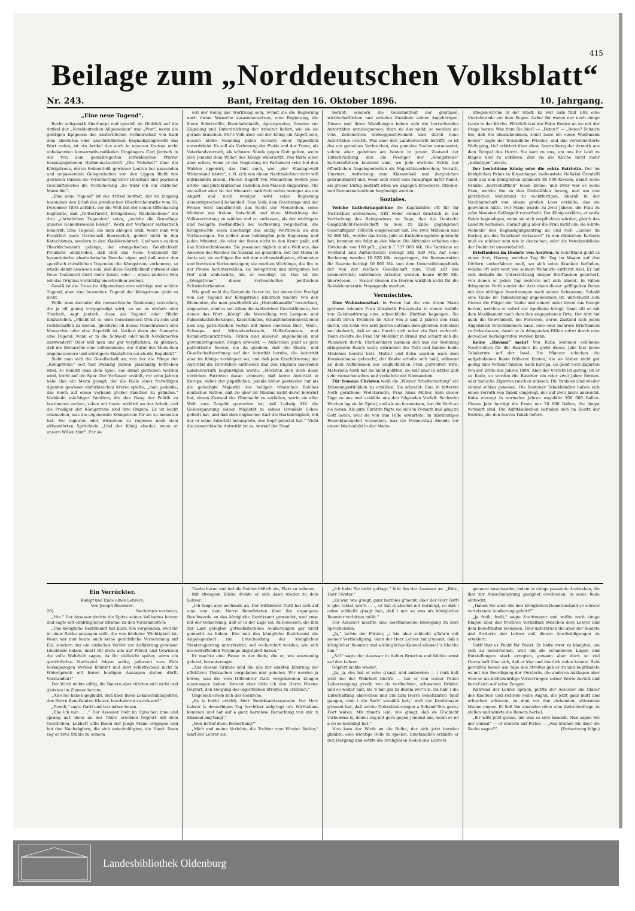415
Beilage zum „Norddeutschen Volksblatt“
Nr. 243. Bant, Freitag den 16. Oktober 1896. 10. Jahrgang.
„Eine neue Tugend“.
Recht zeitgemäß überhaupt und speziell im Hinblick auf die Artikel der „Norddeutschen Allgemeinen“ und „Post“, worin die geistigen Epigonen des unsterblichen Hofmarschall von Kalb dem absoluten oder absolutistischen Begnadigungsrecht das Wort reden, ist ein Artikel des auch in unseren Kreisen nicht unbekannten konservativ-radikalen Eingängers Carl Jentsch in der von dem gemaßregelten schwäbischen Pfarrer herausgegebenen Halbmonatsschrift „Die Wahrheit“ über die Königstreue, deren Bekenntniß gewissen Leuten bei passenden und unpassenden Gelegenheiten von den Lippen fließt wie gewissen Damen die Versicherung ihrer Unschuld und gewissen Geschäftsleuten die Versicherung „So wahr ich ein ehrlicher Mann bin“.
„Eine neue Tugend“ ist der Artikel betitelt, der im Eingang besonders den Erlaß des preußischen Oberkirchenraths vom 16. Dezember 1895 anführt, der die Welt mit der neuen Offenbarung beglückte, daß „Gottesfurcht, Königstreue, Nächstenliebe“ die drei „christlichen Tugenden“ seien, „welche die Grundlage unseres Gemeinwesens bilden“. Wozu der Verfasser sarkastisch bemerkt: Eine Tugend, die man ablegen muß, wenn man von Frankfurt nach Darmstadt übersiedelt, gehört nicht in den Katechismus, sondern in den Kladderadatsch. Und wenn es dem Oberkirchenrath gelänge, der evangelischen Geistlichkeit Preußens einzureden, daß sich das Neue Testament für byzantinische absolutistische Zwecke eigne und daß unter den spezifisch christlichen Tugenden die Königstreue vorkomme, so würde damit bewiesen sein, daß diese Geistlichkeit entweder das Neue Testament nicht mehr kennt, oder — etwas anderes (wie wir das Original vorsichtig umschreiben wollen).
Gewiß ist die Treue im Allgemeinen eine wichtige und schöne Tugend, aber eine besondere Tugend der Königstreue giebt es nicht.
Wolle man darunter die monarchische Gesinnung verstehen, die ja oft genug vorgepredigt wird, so sei es einfach eine Thorheit, sagt Jentsch, diese als Tugend oder Pflicht hinzustellen. „Pflicht ist es, dem Gemeinwesen treu zu sein und rechtschaffen zu dienen, gleichviel ob dieses Gemeinwesen eine Monarchie oder eine Republik ist. Verliert denn der Deutsche eine Tugend, wenn er in die Schweiz oder nach Nordamerika auswandert? Oder will man uns gar verpflichten, zu glauben, daß die Monarchie eine vollkommene, der Natur des Menschen angemessenere und würdigere Staatsform sei als die Republik?“
Sieht man sich die Gesellschaft an, von der die Pflege der „Königstreue“ seit fast zwanzig Jahren planmäßig betrieben wird, so kommt man dem Spiel, das damit getrieben werden wird, leicht auf die Spur. Der Verfasser erzählt, vor zehn Jahren habe ihm ein Mann gesagt, der die Rolle eines freiwilligen Agenten gewisser einflußreichen Kreise spielte, „man gedenke, das Reich auf einen Verband großer Familien zu gründen.“ Verbände mächtiger Familien, die den Gang der Politik zu bestimmen suchen, sehen wir heute wirklich an der Arbeit, und die Prediger der Königstreue sind ihre Organe. Es ist leicht einzusehen, was die sogenannte Königstreue für sie zu bedeuten hat. Sie regieren oder wünschen zu regieren nach dem altbewährten Sprüchlein „Und der König absolut, wenn er unsern Willen thut“. Für sie
soll der König das Werkzeug sein, womit sie die Regierung nach ihrem Wunsche zusammensetzen, eine Regierung, die ihnen Schutzzölle, Eisenbahntarife, Agrargesetze, Gesetze zur Zügelung und Unterdrückung der Arbeiter liefert, wie sie sie gerade brauchen. Für's Volk aber soll der König ein Abgott sein, dessen bloße Nennung jeden Versuch einer Opposition unterdrückt. Es soll als Verletzung der Pietät und der Treue, als Vaterlandsverrath, als schwere Sünde gegen Gott gelten, wenn sich Jemand dem Willen des Königs widersetzt. Das thäte einer aber schon, wenn er der Regierung im Parlament oder bei den Wahlen opponirt, das thut auch, wer „der Staatsgewalt Widerstand leistet“, z. B. sich von einem Nachtwächter nicht will mißhandeln lassen. Diesen Begriff von Monarchen wollen jene aristo- und plutokratischen Familien den Massen suggeriren. Für sie selber aber ist der Monarch natürlich nichts weniger als ein Abgott und noch weniger wird seine Regierung dementsprechend behandelt. Dem Volk, dem Reichstage und der Presse wird unaufhörlich das Recht der Monarchen, seine Minister aus freiem Entschluß und ohne Mitwirkung der Volksvertretung zu wählen und zu entlassen, als der wichtigste und heiligste Bestandtheil der Verfassung vorgehalten, die Königsrechte seien überhaupt das einzig Werthvolle an den Verfassungen. Sie selber aber bekämpfen jede Regierung und jeden Minister, die oder der ihnen nicht in den Kram paßt, auf das Rücksichtsloseste. Sie posaunen täglich in alle Welt aus, das Ansehen des Reiches im Ausland sei gesunken, seit der Mann im Amte sei; sie verfolgen ihn mit den nichtswürdigsten, dümmsten und frechsten Verleumdungen; sie miethen Wichlinge, die ihn in der Presse herunterreißen; sie konspiriren und intriguiren bei Hof und anderwärts, bis er beseitigt ist. Das ist die „Königstreue“ dieser verheuchelten politischen Schwindlerbanden.
Wie groß wohl die Gemeinde Derer ist, bei denen ihre Predigt von der Tugend der Königstreue Eindruck macht? Von den Elementen, die man gewöhnlich als „Hurrahkanaille“ bezeichnet, abgesehen, sind es vor Allem die zahlreichen Geschäftsleute, bei denen das Wort „König“ die Vorstellung von Lampen- und Fahnentuchlieferungen, Kaiserbüsten, Schaufensterdekorationen und sog. patriotischen Festen mit ihrem enormen Bier-, Wein-, Schnaps- und Würstelverbrauch, Hoflieferanten- und Kommerzienrathtiteln, Orden und anderen angenehmen und gewinnbringenden Dingen erweckt. — Außerdem giebt es gute patriotische Seelen, die da glauben, daß die Staats- und Gesellschaftsordnung auf der Autorität beruhe, die Autorität aber im Könige verkörpert sei, und daß jede Erschütterung der Autorität die Revolution entfesseln und den ringsum lauernden Landesverrath begünstigen werde. „Möchten sich doch diese ehrlichen Patrioten daran erinnern, daß keine Autorität in Europa, außer der päpstlichen, jemals höher gestanden hat als die geheiligte Majestät des heiligen römischen Reiches deutscher Nation, daß sie aber ihr Nimbus nicht davor bewahrt hat, einem Zustand der Ohnmacht zu verfallen, worin sie aller Welt zum Gespött geworden ist; daß Ludwig XIV. die Ueberspannung seiner Majestät in seines Urenkels Sohne gebüßt hat, und daß dem englischen Karl die Hartnäckigkeit, mit der er seine Autorität behauptete, den Kopf gekostet hat.“ Nicht die monarchische Autorität ist es, worauf der Staat
beruht, sondern die Gesammtheit der geistigen, wirthschaftlichen und sozialen Zustände seiner Angehörigen. Diesen und ihren Wandlungen haben sich die herrschenden Autoritäten anzubequemen; thun sie das nicht, so werden sie vom Zeitenstrom hinweggeschwemmt und durch neue Autoritäten ersetzt. Was aber den Landesverrath betrifft, so ist das ein gemeines Verbrechen, das gemeine Seelen voraussetzt; solche aber gedeihen am besten in jenem Zustand der Unterdrückung, den die Prediger der „Königstreue“ herbeizuführen bestrebt sind, wo jede ehrliche Kritik der öffentlichen Angelegenheiten als Majestätsverbrechen, Verrath, Umsturz, Aufreizung zum Klassenhaß und dergleichen gebrandmarkt und, wenn sich sonst kein Paragraph dafür findet, als grober Unfug bestraft wird; wo dagegen Kriecherei, Streber- und Denunziantenthum begünstigt werden.
Soziales.
Welche Entbehrungslöhne die Kapitalisten oft für ihr Nichtsthun einheimsen, tritt wider einmal drastisch in der Vertheilung des Reingewinns zu Tage, den die Deutsche Gasglühlicht-Gesellschaft in dem zu Ende gegangenen Geschäftsjahr 1895/96 eingeheimst hat. Die zwei Millionen und 52 466 Mk., welche das letzte Jahr an Entbehrungslohn gebracht hat, kommen wie folgt an den Mann: Die Aktionäre erhalten eine Dividende von 100 pCt., gleich 1 737 000 Mk. Die Tantième an Vorstand und Aufsichtsrath beträgt 282 839 Mk. Auf neue Rechnung werden 16 626 Mk. vorgetragen, die Remuneration für Beamte beträgt 10 000 Mk. und dem Unterstützungsfonds der von der reichen Gesellschaft zum Theil auf das jammervollste entlohnten Arbeiter werden baare 6000 Mk. überwiesen. — Besser können die Herren wirklich nicht für die Sozialdemokratie Propaganda machen.
Vermischtes.
Eine Wahnsinnsthat. In Posen hat die von ihrem Mann getrennt lebende Frau Elisabeth Pruszynska in einem Anfalle von Geistesstörung eine schreckliche Blutthat begangen. Sie schnitt ihren Töchtern im Alter von 5 und 3 Jahren den Hals durch, ein Sohn von acht Jahren entrann dem gleichen Schicksal nur dadurch, daß er aus Furcht sich unter ein Bett verkroch. Dann steckte die Frau ihr Mobiliar in Brand und schnitt sich die Pulsadern durch. Flurnachbarn nahmen den aus der Wohnung dringenden Rauch wahr, erbrachen die Thür und fanden beide Mädchen bereits todt. Mutter und Sohn wurden nach dem Krankenhause gebracht; der Knabe erholte sich bald, während an dem Aufkommen der unglücklichen Frau gezweifelt wird. Materielle Noth hat sie nicht gelitten, sie war aber in letzter Zeit sehr menschenscheu und verkehrte mit Niemandem.
Für fromme Christen weiß die „Wiener Arbeiterzeitung“ ein Erbauungsstücklein zu erzählen. Sie schreibt: Eine in bitterste Noth gerathene Proletarierin, Frau Anna Müller, kam dieser Tage zu uns und erzählte uns den folgenden Vorfall: Sechzehn Wochen lag sie im Spital, und als sie herauskam, trat die Noth an sie heran. Als gute Christin fügte sie sich in Demuth und ging zu Gott beten, weil sie von ihm Hilfe erwartete. In inbrünstiges Rosenkranzgebet versunken, war sie Donnerstag Abends vor einem Marienbild in der Maria-
Stiegen-Kirche in der Stadt. Es war halb fünf Uhr, eine Viertelstunde vor dem Segen. Außer ihr waren nur noch einige Leute in der Kirche. Plötzlich trat der Pater Rektor an sie mit der Frage heran: Was thun Sie hier? — „Beten!“ — „Beten? Schau'n Sie, daß Sie hinauskommen, sonst lasse ich einen Wachmann holen!“ sagte der freundliche Priester, und das verschüchterte Weib ging, tief erbittert über diese Austreibung der Armuth aus dem Tempel des Herrn. Sie kam zu uns, um uns ihr Leid zu klagen und zu erklären, daß sie die Kirche nicht mehr „belästigen“ werde.
Der bestohlene König oder die echte Patriotin. Der im königlichen Palais in Kopenhagen bedienstete Hoflakai Orenböll stahl aus den königlichen Zimmern 80 000 Kronen, damit seine Familie „herrschaftlich“ leben könne; und zwar war es seine Frau, welche ihn zu den Diebstählen bewog, und um den plötzlichen Wohlstand zu rechtfertigen, überall in der Nachbarschaft von einem großen Loos erzählte, das sie gewonnen hätte. Der Mann wurde zu zwei Jahren, die Frau zu zehn Monaten Gefängniß verurtheilt. Der König erklärte, er wolle Beide begnadigen, wenn sie sich verpflichten würden, gleich das Land zu verlassen. Darauf ging aber die Frau nicht ein; sie lehnte vielmehr den Begnadigungsantrag ab und rief: „Lieber im Kerker, als das Vaterland verlassen!“ In den dänischen Kerkern muß es schöner sein wie in deutschen, oder die Vaterlandsliebe der Diebin ist unverwüstlich.
Brieftauben im Dienste von Aerzten. In Schottland giebt es einen Arzt, Harrey, welcher Tag für Tag im Wagen auf den Dörfern umherfahren muß, wo sich seine Kranken befinden, welche oft sehr weit von seinem Wohnorte entfernt sind. Er hat sich deshalb die Unterstützung einiger Brieftauben gesichert, von denen er jeden Tag mehrere mit sich nimmt. In Fällen dringender Noth sendet der Arzt einen dieser geflügelten Boten mit den nöthigen Anordnungen nach seiner Behausung. Sobald eine Taube im Taubenschlag angekommen ist, untersucht sein Diener die Flügel der Taube und nimmt unter ihnen das Rezept hervor, welches er sofort zur Apotheke bringt. Dann eilt er mit dem Medikament nach dem ihm angegebenen Orte. Der Arzt hat auch die Gewohnheit, bei Personen, deren Zustand sich jeden Augenblick verschlimmern kann, eine oder mehrere Brieftauben zurückzulassen, damit er in dringenden Fällen sofort durch eine derselben herbeigerufen werden kann.
Keine „Havana“ mehr! Von Kuba kommen schlimme Nachrichten für die Raucher. Es giebt dieses Jahr fast keine Tabakernte auf der Insel. Die Pflanzer schicken die aufgehobenen Reste früherer Ernten, die sie bisher nicht gut genug zum Verkauf fanden, nach Europa. Es giebt noch Zigarren von der Ernte des Jahres 1894. Aber der Vorrath ist gering. Ist er zu Ende, so werden die Raucher ein oder zwei Jahre Borneo- oder indische Zigarren rauchen müssen. Die Yankees sind wieder einmal schlau gewesen. Die Bostoner Tabakhändler haben sich einen Vorrath von Tabak eingelegt, der auf zwei Jahre ausreicht. Kuba erzeugt in normalen Jahren ungefähr 200 000 Ballen. Dieses Jahr beträgt die Ernte nur 20 000 Ballen, die längst verkauft sind. Die Aufständischen befinden sich im Besitz der Bezirke, die den besten Tabak liefern.
Ein Verrückter.
Kampf und Ende eines Lehrers.
Von Joseph Ruederer.
20] Nachdruck verboten.
„Hm.“ Der Assessor drehte die Spitze seines Vollbartes hervor und sagte mit eindringlicher Stimme zu den Versammelten:
„Das königliche Bezirksamt hat Euch Alle vorgeladen, weil ihr in einer Sache aussagen sollt, die von höchster Wichtigkeit ist. Wenn wir nun heute auch keine gerichtliche Vernehmung auf Eid, sondern nur ein einfaches Verhör zur Aufklärung gewisser Umstände haben, müßt Ihr doch alle auf Pflicht und Gewissen die volle Wahrheit sagen, da Ihr vielleicht später, wenn ein gerichtliches Nachspiel folgen sollte, jederzeit zum Eide herangezogen werden könntet und dort selbstredend nicht in Widerspruch mit Euren heutigen Aussagen stehen dürft. Verstanden?“
Der Wirth nickte eifrig, die Bauern aber rührten sich nicht und glotzten im Zimmer herum.
„Also Sie haben geglaubt, sich über Ihren Lokalschulinspektor, den Herrn Benefiziaten Kleiser, beschweren zu müssen?“
„Gewiß,“ sagte Gattl und trat näher heran.
„Ehe ich nun . . .“ Der Assessor hielt im Sprechen inne und sprang auf, denn an der Thüre erschien Göpfert mit dem Geistlichen. Lebhaft eilte Ihnen der junge Mann entgegen und bot den Nachzüglern, die sich entschuldigten, die Hand. Dann zog er zwei Stühle zu seinem
Tische heran und lud die Beiden höflich ein, Platz zu nehmen.
Mit strengem Blicke drehte er sich dann wieder zu dem Lehrer:
„Ich fange also nochmals an. Der Hilfslehrer Gattl hat sich auf eine von dem Herrn Benefiziaten über ihn ergangene Beschwerde an das königliche Bezirksamt gewendet, und zwar mit der Bemerkung, daß er in der Lage sei, zu beweisen, die ihm zur Last gelegten gotteslästernden Aeußerungen gar nicht gemacht zu haben. Ehe nun das königliche Bezirksamt die Angelegenheit zur Entscheidung der königlichen Staatsregierung unterbreitet, soll recherchirt werden, wie sich die betreffenden Vorgänge abgespielt haben.“
Er machte eine Pause in der Rede, die er, wie auswendig gelernt, heruntersagte.
„Aus diesem Grunde sind Sie alle zur exakten Eruirung der effektiven Thatsachen vorgeladen und gebeten. Wir werden ja hören, was die vom Hilfslehrer Gattl vorgeladenen Zeugen auszusagen haben. Vorerst aber bitte ich den Herrn Förster Göpfert, den Hergang des eigentlichen Streites zu erzählen.“
Ungelenk erhob sich der Gerufene.
„Es is leicht erzählt, Herr Bezirksamtsassessor. Der Herr Lehrer is denselbigen Tag furchtbar aufg'regt in's Wirthshaus kommen und hat auf a ganz harmlose Bemerkung von mir 'n Skandal ang'fangt.“
„Wen betraf diese Bemerkung?“
„Mich und meine Verlobte, die Tochter vom Förster Balder,“ warf der Lehrer ein.
„Ich habe Sie nicht gefragt,“ fuhr ihn der Assessor an. „Bitte, Herr Förster.“
„Es war, wie g'sagt, ganz harmlos g'meint, aber der Herr Gattl is glei rabiat wor'n . . ., er hat si absolut net beruhigt, so daß i eahm schließli g'sagt hab, daß i mir so was als königlicher Beamter verbitten müßt.“
Der Assessor machte eine beistimmende Bewegung zu dem Sprechenden.
„Ja,“ lachte der Förster, „i bin aber schlecht g'fahr'n mit meiner Vertheidigung, denn der Herr Lehrer hat g'moant, daß a königlicher Beamter und a königliches Kameel alleweil 's Gleiche san.“
„So?“ sagte der Assessor in tiefem Brustton und blickte ernst auf den Lehrer.
Göpfert lachte wieder.
„Ja, ja, des hat er scho g'sagt, und außerdem — i muß halt jetzt bei der Wahrheit bleib'n — hat er von seiner freien Ueberzeugung g'redt, von de verfluchten, schwarzen Brüder, und so weiter halt, bis 's mir gar zu dumm wor'n is. Da hab' i die Unterhaltung abbrochen und bin zum Herrn Benefiziaten 'nauf gangen, dem i die Sach' verzählt hab,' weil der Kreittmayer g'moant hat, daß solche Gotteslästerungen a Schand fürs ganze Dorf wären. Mir thuat's leid, wie g'sagt, daß de G'schicht vorkemma is, denn i sag net gern gegen Jemand aus, wenn er mi a no so beleidigt hat.“
Nun kam der Wirth an die Reihe, der sich jetzt berufen glaubte, eine wichtige Rolle zu spielen. Umständlich erzählte er den Hergang und setzte die irreligiösen Reden des Lehrers
genauer auseinander, indem er einige passende Arabesken, die ihm zur Ausschmückung geeignet erschienen, in seine Rede einflocht.
„Haben Sie auch die den königlichen Beamtenstand so schwer verletzende Aeußerung gehört?“
„Ja freili, freili,“ sagte Kreittmayer und wollte noch einige Klagen über das trostlose Verhältniß zwischen dem Lehrer und dem Benefiziaten loslassen. Hier unterbrach ihn aber der Beamte und forderte den Lehrer auf, diesen Anschuldigungen zu erwidern.
Gattl that es Punkt für Punkt. Er hatte zwar zu kämpfen, um sich zu beherrschen, weil ihn die schamlosen Lügen und Entstellungen stark erregten, gewann aber doch so viel Herrschaft über sich, daß er klar und deutlich reden konnte. Sein gereiztes Wesen am Tage des Streites gab er zu und begründete es mit der Beerdigung der Försterin, die anderen Anklagen aber wies er als nichtswürdige Verzerrungen seiner Worte zurück und berief sich auf seine Zeugen.
Während der Lehrer sprach, putzte der Assessor die Gläser des Kneifers und richtete seine Augen, die jetzt ganz matt und erloschen schienen, zu dem vor ihm stehenden, zitternden Manne empor. Er ließ ihn ausreden ohne eine Zwischenfrage zu stellen und winkte die Bauern herbei.
„Ihr wißt jetzt genau, um was es sich handelt. Nun sagen Sie mir einmal“ — er deutete auf Poiten — „was können Sie über die Sache sagen?“ (Fortsetzung folgt.)
Landesbibliothek Oldenburg